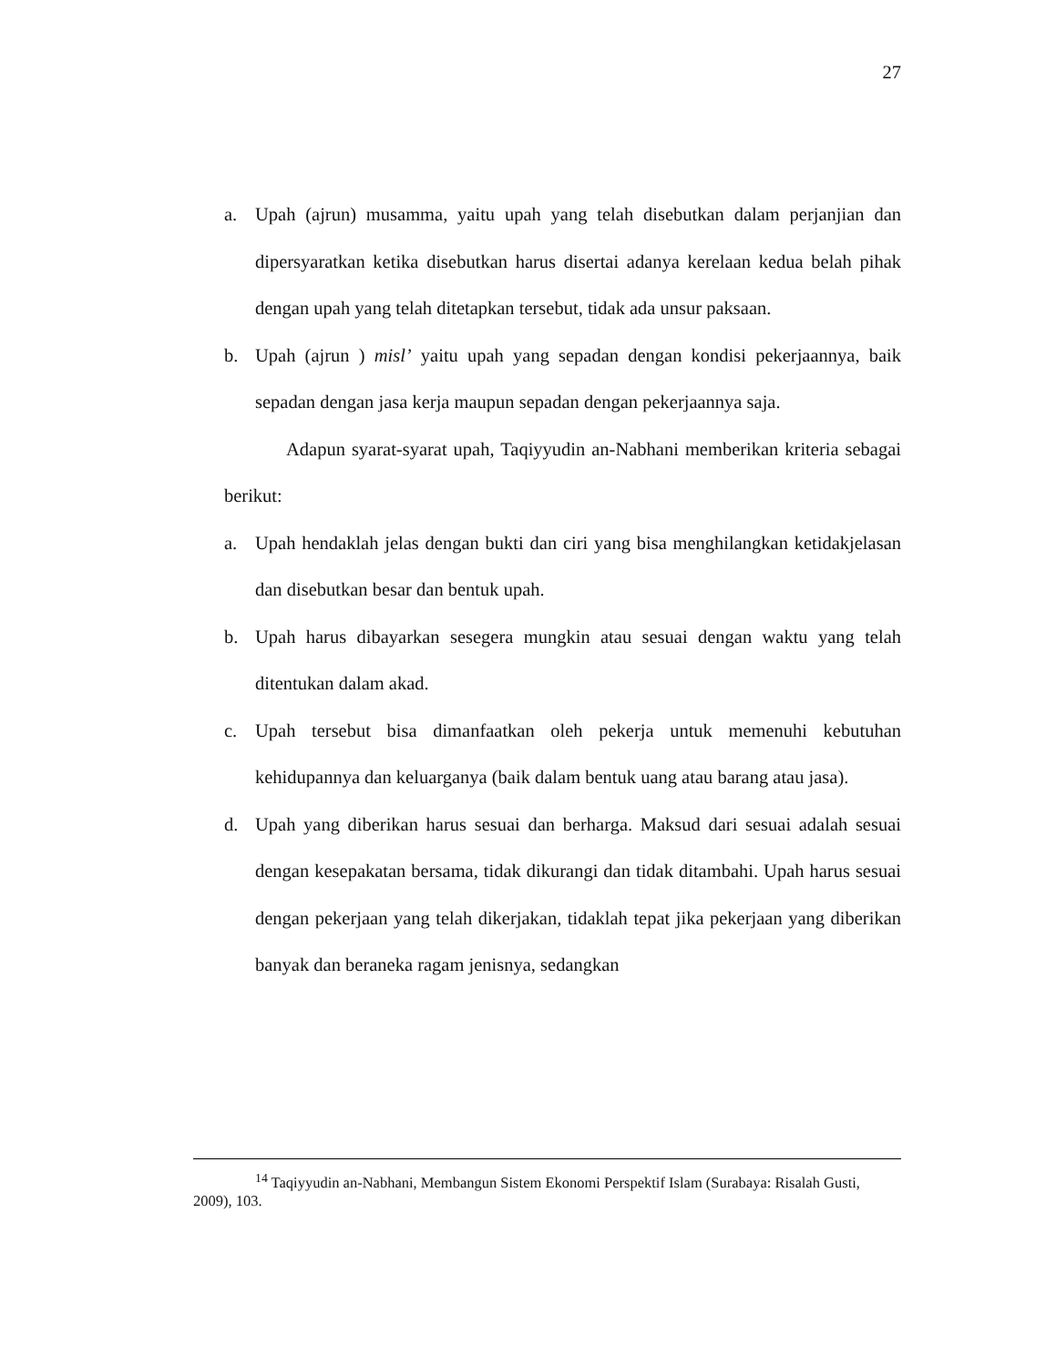27
a. Upah (ajrun) musamma, yaitu upah yang telah disebutkan dalam perjanjian dan dipersyaratkan ketika disebutkan harus disertai adanya kerelaan kedua belah pihak dengan upah yang telah ditetapkan tersebut, tidak ada unsur paksaan.
b. Upah (ajrun ) misl’ yaitu upah yang sepadan dengan kondisi pekerjaannya, baik sepadan dengan jasa kerja maupun sepadan dengan pekerjaannya saja.
Adapun syarat-syarat upah, Taqiyyudin an-Nabhani memberikan kriteria sebagai berikut:
a. Upah hendaklah jelas dengan bukti dan ciri yang bisa menghilangkan ketidakjelasan dan disebutkan besar dan bentuk upah.
b. Upah harus dibayarkan sesegera mungkin atau sesuai dengan waktu yang telah ditentukan dalam akad.
c. Upah tersebut bisa dimanfaatkan oleh pekerja untuk memenuhi kebutuhan kehidupannya dan keluarganya (baik dalam bentuk uang atau barang atau jasa).
d. Upah yang diberikan harus sesuai dan berharga. Maksud dari sesuai adalah sesuai dengan kesepakatan bersama, tidak dikurangi dan tidak ditambahi. Upah harus sesuai dengan pekerjaan yang telah dikerjakan, tidaklah tepat jika pekerjaan yang diberikan banyak dan beraneka ragam jenisnya, sedangkan
<sup>14</sup> Taqiyyudin an-Nabhani, Membangun Sistem Ekonomi Perspektif Islam (Surabaya: Risalah Gusti, 2009), 103.